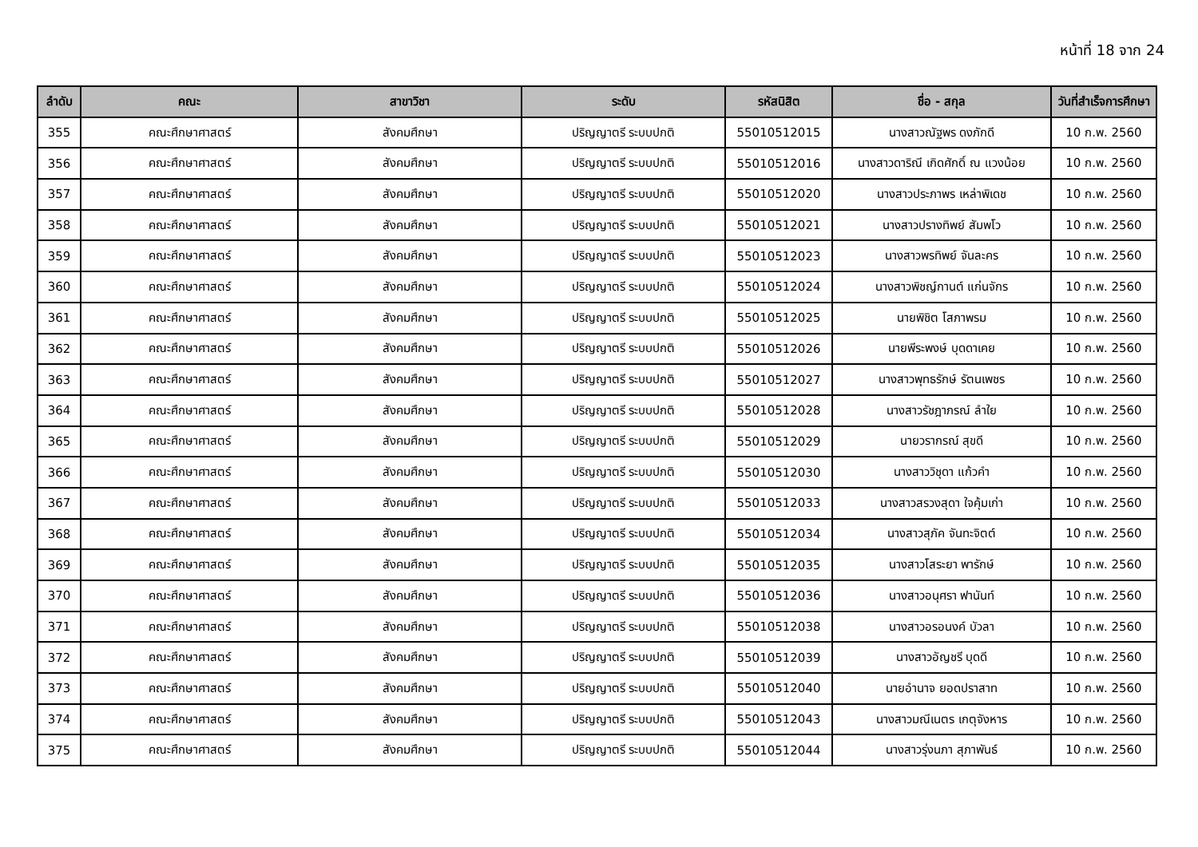หน้าที่ 18 จาก 24
| ลำดับ | คณะ | สาขาวิชา | ระดับ | รหัสนิสิต | ชื่อ - สกุล | วันที่สำเร็จการศึกษา |
| --- | --- | --- | --- | --- | --- | --- |
| 355 | คณะศึกษาศาสตร์ | สังคมศึกษา | ปริญญาตรี ระบบปกติ | 55010512015 | นางสาวณัฐพร ดงภักดี | 10 ก.พ. 2560 |
| 356 | คณะศึกษาศาสตร์ | สังคมศึกษา | ปริญญาตรี ระบบปกติ | 55010512016 | นางสาวดาริณี เกิดศักดิ์ ณ แวงน้อย | 10 ก.พ. 2560 |
| 357 | คณะศึกษาศาสตร์ | สังคมศึกษา | ปริญญาตรี ระบบปกติ | 55010512020 | นางสาวประภาพร เหล่าพิเดช | 10 ก.พ. 2560 |
| 358 | คณะศึกษาศาสตร์ | สังคมศึกษา | ปริญญาตรี ระบบปกติ | 55010512021 | นางสาวปรางทิพย์ สัมพโว | 10 ก.พ. 2560 |
| 359 | คณะศึกษาศาสตร์ | สังคมศึกษา | ปริญญาตรี ระบบปกติ | 55010512023 | นางสาวพรทิพย์ จันละคร | 10 ก.พ. 2560 |
| 360 | คณะศึกษาศาสตร์ | สังคมศึกษา | ปริญญาตรี ระบบปกติ | 55010512024 | นางสาวพิชญ์กานต์ แก่นจักร | 10 ก.พ. 2560 |
| 361 | คณะศึกษาศาสตร์ | สังคมศึกษา | ปริญญาตรี ระบบปกติ | 55010512025 | นายพิชิต โสภาพรม | 10 ก.พ. 2560 |
| 362 | คณะศึกษาศาสตร์ | สังคมศึกษา | ปริญญาตรี ระบบปกติ | 55010512026 | นายพีระพงษ์ บุดดาเคย | 10 ก.พ. 2560 |
| 363 | คณะศึกษาศาสตร์ | สังคมศึกษา | ปริญญาตรี ระบบปกติ | 55010512027 | นางสาวพุทธรักษ์ รัตนเพชร | 10 ก.พ. 2560 |
| 364 | คณะศึกษาศาสตร์ | สังคมศึกษา | ปริญญาตรี ระบบปกติ | 55010512028 | นางสาวรัชฎาภรณ์ ลำใย | 10 ก.พ. 2560 |
| 365 | คณะศึกษาศาสตร์ | สังคมศึกษา | ปริญญาตรี ระบบปกติ | 55010512029 | นายวรากรณ์ สุขดี | 10 ก.พ. 2560 |
| 366 | คณะศึกษาศาสตร์ | สังคมศึกษา | ปริญญาตรี ระบบปกติ | 55010512030 | นางสาววิชุดา แก้วคำ | 10 ก.พ. 2560 |
| 367 | คณะศึกษาศาสตร์ | สังคมศึกษา | ปริญญาตรี ระบบปกติ | 55010512033 | นางสาวสรวงสุดา ใจคุ้มเก่า | 10 ก.พ. 2560 |
| 368 | คณะศึกษาศาสตร์ | สังคมศึกษา | ปริญญาตรี ระบบปกติ | 55010512034 | นางสาวสุภัค จันทะจิตต์ | 10 ก.พ. 2560 |
| 369 | คณะศึกษาศาสตร์ | สังคมศึกษา | ปริญญาตรี ระบบปกติ | 55010512035 | นางสาวโสระยา พารักษ์ | 10 ก.พ. 2560 |
| 370 | คณะศึกษาศาสตร์ | สังคมศึกษา | ปริญญาตรี ระบบปกติ | 55010512036 | นางสาวอนุศรา ฟานันท์ | 10 ก.พ. 2560 |
| 371 | คณะศึกษาศาสตร์ | สังคมศึกษา | ปริญญาตรี ระบบปกติ | 55010512038 | นางสาวอรอนงค์ บัวลา | 10 ก.พ. 2560 |
| 372 | คณะศึกษาศาสตร์ | สังคมศึกษา | ปริญญาตรี ระบบปกติ | 55010512039 | นางสาวอัญชรี บุดดี | 10 ก.พ. 2560 |
| 373 | คณะศึกษาศาสตร์ | สังคมศึกษา | ปริญญาตรี ระบบปกติ | 55010512040 | นายอำนาจ ยอดปราสาท | 10 ก.พ. 2560 |
| 374 | คณะศึกษาศาสตร์ | สังคมศึกษา | ปริญญาตรี ระบบปกติ | 55010512043 | นางสาวมณีเนตร เกตุจังหาร | 10 ก.พ. 2560 |
| 375 | คณะศึกษาศาสตร์ | สังคมศึกษา | ปริญญาตรี ระบบปกติ | 55010512044 | นางสาวรุ่งนภา สุภาพันธ์ | 10 ก.พ. 2560 |